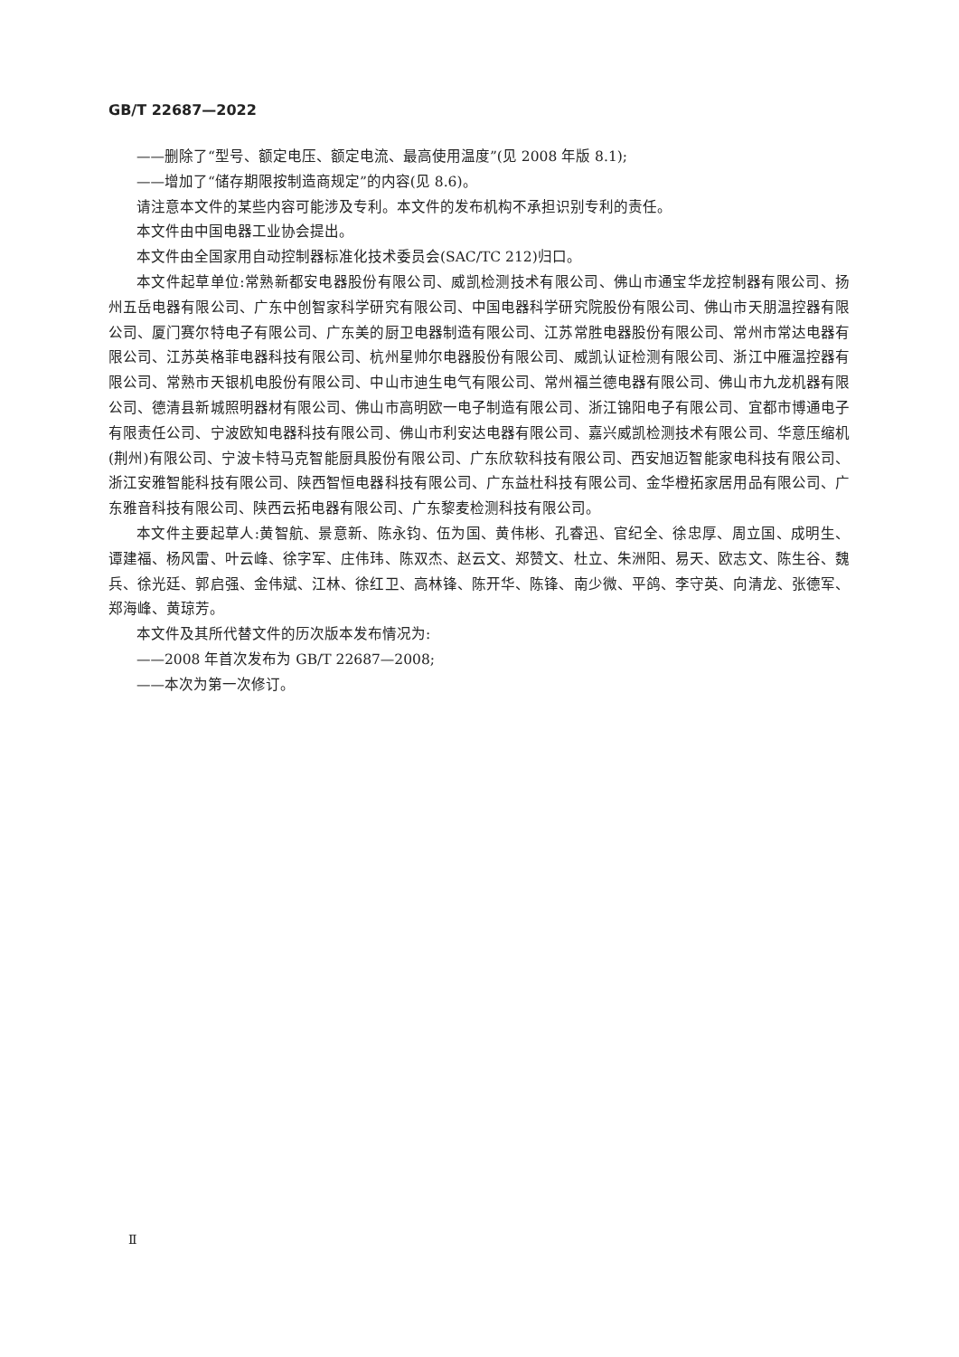GB/T 22687—2022
——删除了“型号、额定电压、额定电流、最高使用温度”(见 2008 年版 8.1);
——增加了“储存期限按制造商规定”的内容(见 8.6)。
请注意本文件的某些内容可能涉及专利。本文件的发布机构不承担识别专利的责任。
本文件由中国电器工业协会提出。
本文件由全国家用自动控制器标准化技术委员会(SAC/TC 212)归口。
本文件起草单位:常熟新都安电器股份有限公司、威凯检测技术有限公司、佛山市通宝华龙控制器有限公司、扬州五岳电器有限公司、广东中创智家科学研究有限公司、中国电器科学研究院股份有限公司、佛山市天朋温控器有限公司、厦门赛尔特电子有限公司、广东美的厨卫电器制造有限公司、江苏常胜电器股份有限公司、常州市常达电器有限公司、江苏英格菲电器科技有限公司、杭州星帅尔电器股份有限公司、威凯认证检测有限公司、浙江中雁温控器有限公司、常熟市天银机电股份有限公司、中山市迪生电气有限公司、常州福兰德电器有限公司、佛山市九龙机器有限公司、德清县新城照明器材有限公司、佛山市高明欧一电子制造有限公司、浙江锦阳电子有限公司、宜都市博通电子有限责任公司、宁波欧知电器科技有限公司、佛山市利安达电器有限公司、嘉兴威凯检测技术有限公司、华意压缩机(荆州)有限公司、宁波卡特马克智能厨具股份有限公司、广东欣软科技有限公司、西安旭迈智能家电科技有限公司、浙江安雅智能科技有限公司、陕西智恒电器科技有限公司、广东益杜科技有限公司、金华橙拓家居用品有限公司、广东雅音科技有限公司、陕西云拓电器有限公司、广东黎麦检测科技有限公司。
本文件主要起草人:黄智航、景意新、陈永钧、伍为国、黄伟彬、孔睿迅、官纪全、徐忠厚、周立国、成明生、谭建福、杨风雷、叶云峰、徐字军、庄伟玮、陈双杰、赵云文、郑赞文、杜立、朱洲阳、易天、欧志文、陈生谷、魏兵、徐光廷、郭启强、金伟斌、江林、徐红卫、高林锋、陈开华、陈锋、南少微、平鸽、李守英、向清龙、张德军、郑海峰、黄琼芳。
本文件及其所代替文件的历次版本发布情况为:
——2008 年首次发布为 GB/T 22687—2008;
——本次为第一次修订。
Ⅱ